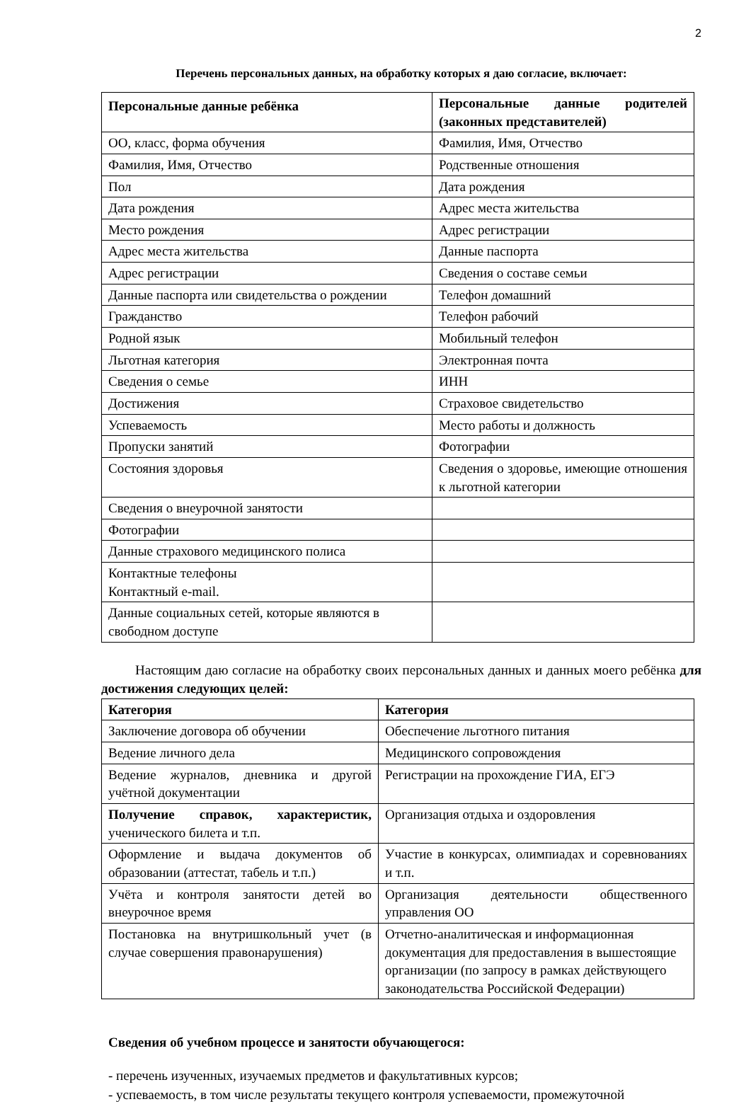2
Перечень персональных данных, на обработку которых я даю согласие, включает:
| Персональные данные ребёнка | Персональные данные родителей (законных представителей) |
| --- | --- |
| ОО, класс, форма обучения | Фамилия, Имя, Отчество |
| Фамилия, Имя, Отчество | Родственные отношения |
| Пол | Дата рождения |
| Дата рождения | Адрес места жительства |
| Место рождения | Адрес регистрации |
| Адрес места жительства | Данные паспорта |
| Адрес регистрации | Сведения о составе семьи |
| Данные паспорта или свидетельства о рождении | Телефон домашний |
| Гражданство | Телефон рабочий |
| Родной язык | Мобильный телефон |
| Льготная категория | Электронная почта |
| Сведения о семье | ИНН |
| Достижения | Страховое свидетельство |
| Успеваемость | Место работы и должность |
| Пропуски занятий | Фотографии |
| Состояния здоровья | Сведения о здоровье, имеющие отношения к льготной категории |
| Сведения о внеурочной занятости | |
| Фотографии | |
| Данные страхового медицинского полиса | |
| Контактные телефоны Контактный e-mail. | |
| Данные социальных сетей, которые являются в свободном доступе | |
Настоящим даю согласие на обработку своих персональных данных и данных моего ребёнка для достижения следующих целей:
| Категория | Категория |
| --- | --- |
| Заключение договора об обучении | Обеспечение льготного питания |
| Ведение личного дела | Медицинского сопровождения |
| Ведение журналов, дневника и другой учётной документации | Регистрации на прохождение ГИА, ЕГЭ |
| Получение справок, характеристик, ученического билета и т.п. | Организация отдыха и оздоровления |
| Оформление и выдача документов об образовании (аттестат, табель и т.п.) | Участие в конкурсах, олимпиадах и соревнованиях и т.п. |
| Учёта и контроля занятости детей во внеурочное время | Организация деятельности общественного управления ОО |
| Постановка на внутришкольный учет (в случае совершения правонарушения) | Отчетно-аналитическая и информационная документация для предоставления в вышестоящие организации (по запросу в рамках действующего законодательства Российской Федерации) |
Сведения об учебном процессе и занятости обучающегося:
- перечень изученных, изучаемых предметов и факультативных курсов;
- успеваемость, в том числе результаты текущего контроля успеваемости, промежуточной